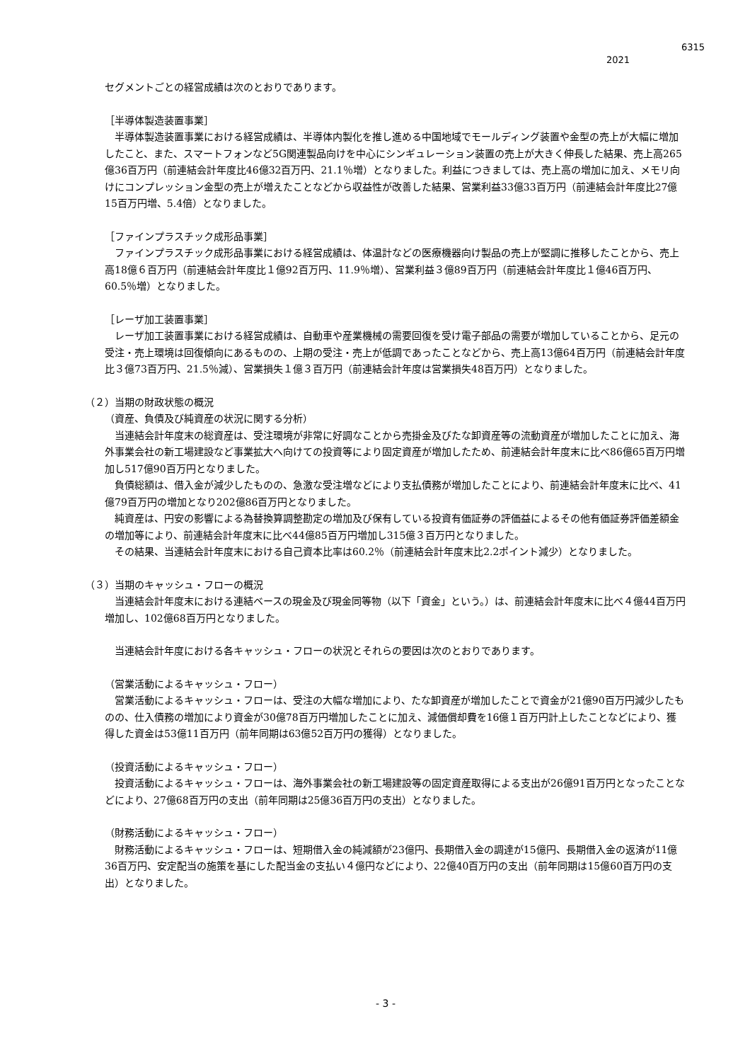6315
2021
　　セグメントごとの経営成績は次のとおりであります。
［半導体製造装置事業］
　半導体製造装置事業における経営成績は、半導体内製化を推し進める中国地域でモールディング装置や金型の売上が大幅に増加したこと、また、スマートフォンなど5G関連製品向けを中心にシンギュレーション装置の売上が大きく伸長した結果、売上高265億36百万円（前連結会計年度比46億32百万円、21.1％増）となりました。利益につきましては、売上高の増加に加え、メモリ向けにコンプレッション金型の売上が増えたことなどから収益性が改善した結果、営業利益33億33百万円（前連結会計年度比27億15百万円増、5.4倍）となりました。
［ファインプラスチック成形品事業］
　ファインプラスチック成形品事業における経営成績は、体温計などの医療機器向け製品の売上が堅調に推移したことから、売上高18億６百万円（前連結会計年度比１億92百万円、11.9％増）、営業利益３億89百万円（前連結会計年度比１億46百万円、60.5％増）となりました。
［レーザ加工装置事業］
　レーザ加工装置事業における経営成績は、自動車や産業機械の需要回復を受け電子部品の需要が増加していることから、足元の受注・売上環境は回復傾向にあるものの、上期の受注・売上が低調であったことなどから、売上高13億64百万円（前連結会計年度比３億73百万円、21.5％減）、営業損失１億３百万円（前連結会計年度は営業損失48百万円）となりました。
（２）当期の財政状態の概況
（資産、負債及び純資産の状況に関する分析）
　当連結会計年度末の総資産は、受注環境が非常に好調なことから売掛金及びたな卸資産等の流動資産が増加したことに加え、海外事業会社の新工場建設など事業拡大へ向けての投資等により固定資産が増加したため、前連結会計年度末に比べ86億65百万円増加し517億90百万円となりました。
　負債総額は、借入金が減少したものの、急激な受注増などにより支払債務が増加したことにより、前連結会計年度末に比べ、41億79百万円の増加となり202億86百万円となりました。
　純資産は、円安の影響による為替換算調整勘定の増加及び保有している投資有価証券の評価益によるその他有価証券評価差額金の増加等により、前連結会計年度末に比べ44億85百万円増加し315億３百万円となりました。
　その結果、当連結会計年度末における自己資本比率は60.2％（前連結会計年度末比2.2ポイント減少）となりました。
（３）当期のキャッシュ・フローの概況
　当連結会計年度末における連結ベースの現金及び現金同等物（以下「資金」という。）は、前連結会計年度末に比べ４億44百万円増加し、102億68百万円となりました。
　当連結会計年度における各キャッシュ・フローの状況とそれらの要因は次のとおりであります。
（営業活動によるキャッシュ・フロー）
　営業活動によるキャッシュ・フローは、受注の大幅な増加により、たな卸資産が増加したことで資金が21億90百万円減少したものの、仕入債務の増加により資金が30億78百万円増加したことに加え、減価償却費を16億１百万円計上したことなどにより、獲得した資金は53億11百万円（前年同期は63億52百万円の獲得）となりました。
（投資活動によるキャッシュ・フロー）
　投資活動によるキャッシュ・フローは、海外事業会社の新工場建設等の固定資産取得による支出が26億91百万円となったことなどにより、27億68百万円の支出（前年同期は25億36百万円の支出）となりました。
（財務活動によるキャッシュ・フロー）
　財務活動によるキャッシュ・フローは、短期借入金の純減額が23億円、長期借入金の調達が15億円、長期借入金の返済が11億36百万円、安定配当の施策を基にした配当金の支払い４億円などにより、22億40百万円の支出（前年同期は15億60百万円の支出）となりました。
- 3 -